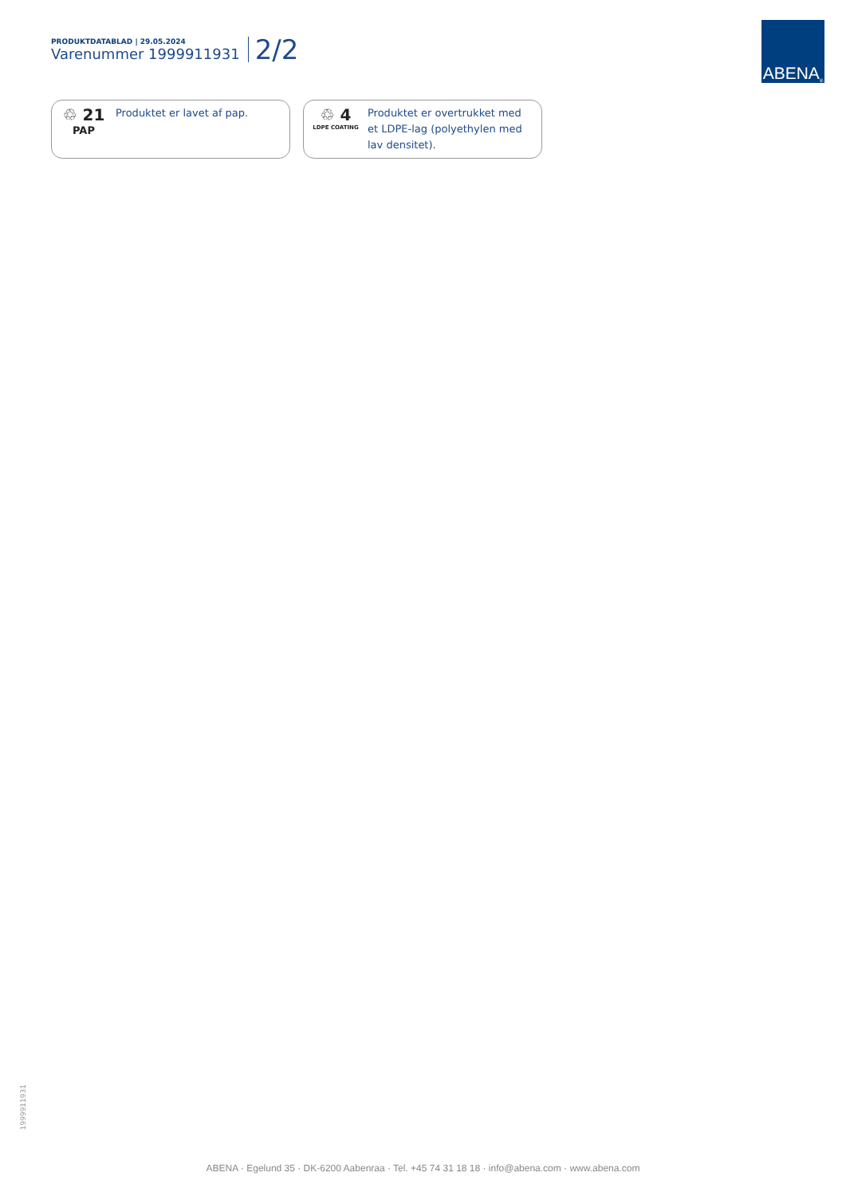PRODUKTDATABLAD | 29.05.2024
Varenummer 1999911931
2/2
ABENA<sup>®</sup>
♲ 21
PAP
Produktet er lavet af pap.
♲ 4
LDPE COATING
Produktet er overtrukket med
et LDPE-lag (polyethylen med
lav densitet).
1999911931
ABENA · Egelund 35 · DK-6200 Aabenraa · Tel. +45 74 31 18 18 · info@abena.com · www.abena.com